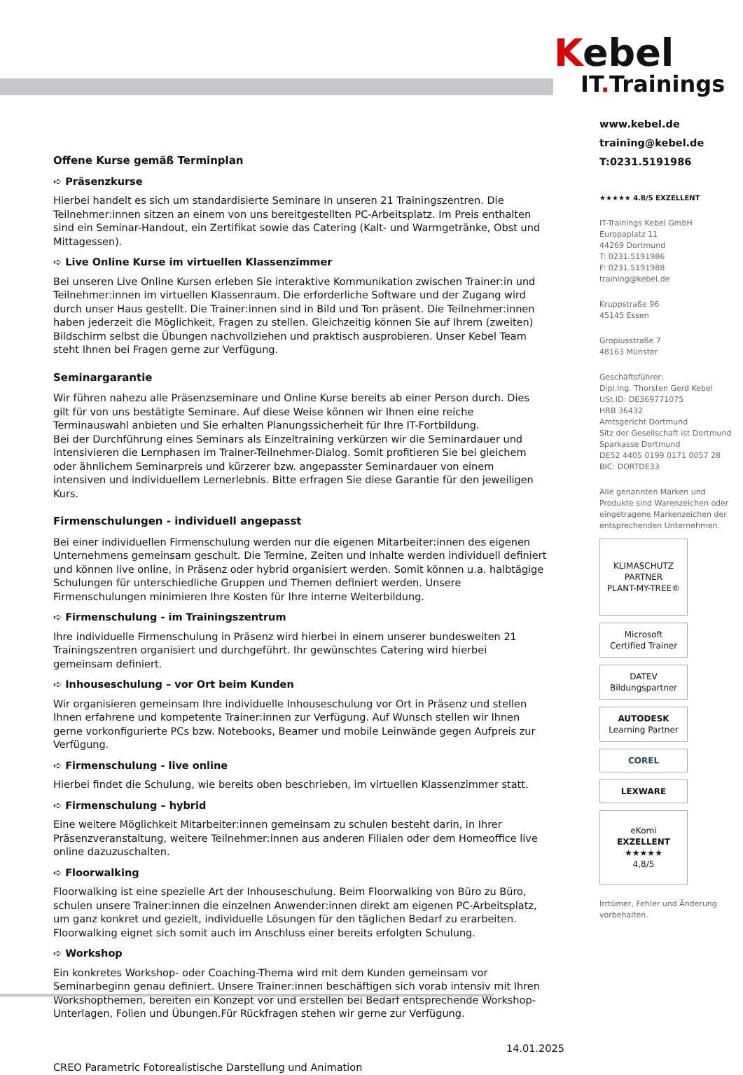Offene Kurse gemäß Terminplan
➪ Präsenzkurse
Hierbei handelt es sich um standardisierte Seminare in unseren 21 Trainingszentren. Die Teilnehmer:innen sitzen an einem von uns bereitgestellten PC-Arbeitsplatz. Im Preis enthalten sind ein Seminar-Handout, ein Zertifikat sowie das Catering (Kalt- und Warmgetränke, Obst und Mittagessen).
➪ Live Online Kurse im virtuellen Klassenzimmer
Bei unseren Live Online Kursen erleben Sie interaktive Kommunikation zwischen Trainer:in und Teilnehmer:innen im virtuellen Klassenraum. Die erforderliche Software und der Zugang wird durch unser Haus gestellt. Die Trainer:innen sind in Bild und Ton präsent. Die Teilnehmer:innen haben jederzeit die Möglichkeit, Fragen zu stellen. Gleichzeitig können Sie auf Ihrem (zweiten) Bildschirm selbst die Übungen nachvollziehen und praktisch ausprobieren. Unser Kebel Team steht Ihnen bei Fragen gerne zur Verfügung.
Seminargarantie
Wir führen nahezu alle Präsenzseminare und Online Kurse bereits ab einer Person durch. Dies gilt für von uns bestätigte Seminare. Auf diese Weise können wir Ihnen eine reiche Terminauswahl anbieten und Sie erhalten Planungssicherheit für Ihre IT-Fortbildung.
Bei der Durchführung eines Seminars als Einzeltraining verkürzen wir die Seminardauer und intensivieren die Lernphasen im Trainer-Teilnehmer-Dialog. Somit profitieren Sie bei gleichem oder ähnlichem Seminarpreis und kürzerer bzw. angepasster Seminardauer von einem intensiven und individuellem Lernerlebnis. Bitte erfragen Sie diese Garantie für den jeweiligen Kurs.
Firmenschulungen - individuell angepasst
Bei einer individuellen Firmenschulung werden nur die eigenen Mitarbeiter:innen des eigenen Unternehmens gemeinsam geschult. Die Termine, Zeiten und Inhalte werden individuell definiert und können live online, in Präsenz oder hybrid organisiert werden. Somit können u.a. halbtägige Schulungen für unterschiedliche Gruppen und Themen definiert werden. Unsere Firmenschulungen minimieren Ihre Kosten für Ihre interne Weiterbildung.
➪ Firmenschulung - im Trainingszentrum
Ihre individuelle Firmenschulung in Präsenz wird hierbei in einem unserer bundesweiten 21 Trainingszentren organisiert und durchgeführt. Ihr gewünschtes Catering wird hierbei gemeinsam definiert.
➪ Inhouseschulung – vor Ort beim Kunden
Wir organisieren gemeinsam Ihre individuelle Inhouseschulung vor Ort in Präsenz und stellen Ihnen erfahrene und kompetente Trainer:innen zur Verfügung. Auf Wunsch stellen wir Ihnen gerne vorkonfigurierte PCs bzw. Notebooks, Beamer und mobile Leinwände gegen Aufpreis zur Verfügung.
➪ Firmenschulung - live online
Hierbei findet die Schulung, wie bereits oben beschrieben, im virtuellen Klassenzimmer statt.
➪ Firmenschulung – hybrid
Eine weitere Möglichkeit Mitarbeiter:innen gemeinsam zu schulen besteht darin, in Ihrer Präsenzveranstaltung, weitere Teilnehmer:innen aus anderen Filialen oder dem Homeoffice live online dazuzuschalten.
➪ Floorwalking
Floorwalking ist eine spezielle Art der Inhouseschulung. Beim Floorwalking von Büro zu Büro, schulen unsere Trainer:innen die einzelnen Anwender:innen direkt am eigenen PC-Arbeitsplatz, um ganz konkret und gezielt, individuelle Lösungen für den täglichen Bedarf zu erarbeiten. Floorwalking eignet sich somit auch im Anschluss einer bereits erfolgten Schulung.
➪ Workshop
Ein konkretes Workshop- oder Coaching-Thema wird mit dem Kunden gemeinsam vor Seminarbeginn genau definiert. Unsere Trainer:innen beschäftigen sich vorab intensiv mit Ihren Workshopthemen, bereiten ein Konzept vor und erstellen bei Bedarf entsprechende Workshop-Unterlagen, Folien und Übungen.Für Rückfragen stehen wir gerne zur Verfügung.
14.01.2025
CREO Parametric Fotorealistische Darstellung und Animation
Kebel
IT. Trainings
www.kebel.de
training@kebel.de
T:0231.5191986
★★★★★ 4.8/5 EXZELLENT
IT-Trainings Kebel GmbH
Europaplatz 11
44269 Dortmund
T: 0231.5191986
F: 0231.5191988
training@kebel.de
Kruppstraße 96
45145 Essen
Gropiusstraße 7
48163 Münster
Geschäftsführer:
Dipl.Ing. Thorsten Gerd Kebel
USt.ID: DE369771075
HRB 36432
Amtsgericht Dortmund
Sitz der Gesellschaft ist Dortmund
Sparkasse Dortmund
DE52 4405 0199 0171 0057 28
BIC: DORTDE33
Alle genannten Marken und Produkte sind Warenzeichen oder eingetragene Markenzeichen der entsprechenden Unternehmen.
KLIMASCHUTZ PARTNER
PLANT-MY-TREE®
Microsoft
Certified Trainer
DATEV Bildungspartner
AUTODESK
Learning Partner
COREL
LEXWARE
eKomi
EXZELLENT
★★★★★
4,8/5
Irrtümer, Fehler und Änderung vorbehalten.